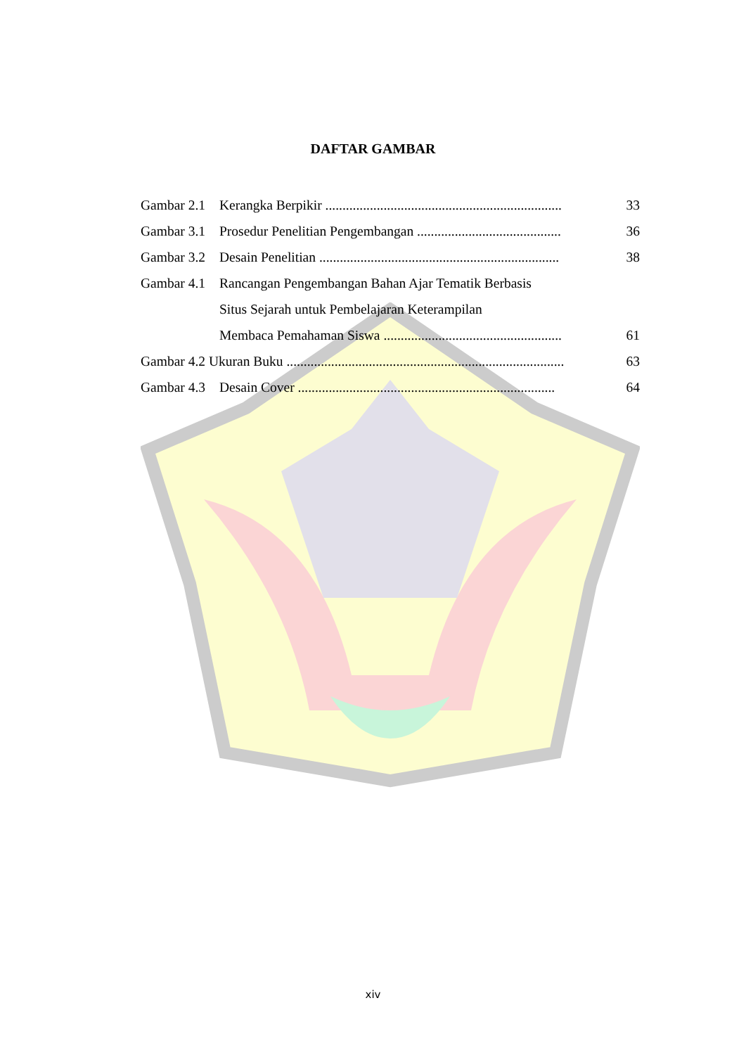DAFTAR GAMBAR
| Gambar 2.1 | Kerangka Berpikir ..................................................................... | 33 |
| Gambar 3.1 | Prosedur Penelitian Pengembangan .......................................... | 36 |
| Gambar 3.2 | Desain Penelitian ...................................................................... | 38 |
| Gambar 4.1 | Rancangan Pengembangan Bahan Ajar Tematik Berbasis | |
| | Situs Sejarah untuk Pembelajaran Keterampilan | |
| | Membaca Pemahaman Siswa .................................................... | 61 |
| Gambar 4.2 Ukuran Buku ................................................................................. | | 63 |
| Gambar 4.3 | Desain Cover ........................................................................... | 64 |
xiv